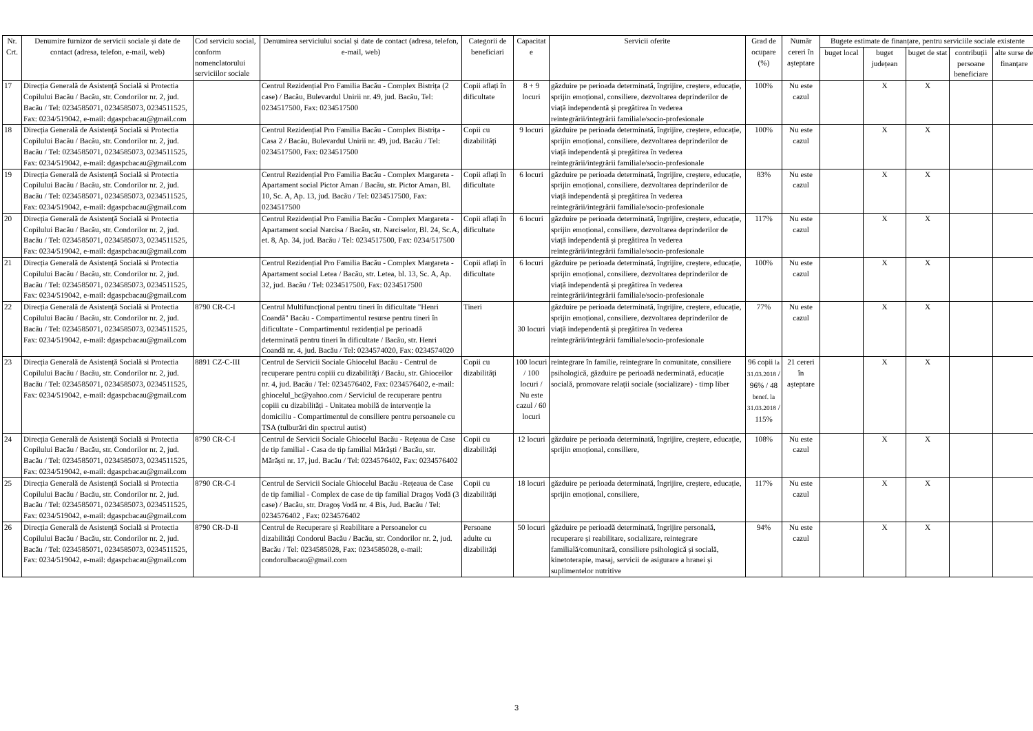| Nr. Crt. | Denumire furnizor de servicii sociale și date de contact (adresa, telefon, e-mail, web) | Cod serviciu social, conform nomenclatorului serviciilor sociale | Denumirea serviciului social și date de contact (adresa, telefon, e-mail, web) | Categorii de beneficiari | Capacitat e | Servicii oferite | Grad de ocupare (%) | Număr cereri în așteptare | Bugete estimate de finanțare, pentru serviciile sociale existente | | | | |
| --- | --- | --- | --- | --- | --- | --- | --- | --- | --- | --- | --- | --- | --- |
| | | | | | | | | | buget local | buget județean | buget de stat | contribuții persoane beneficiare | alte surse de finanțare |
| 17 | Direcția Generală de Asistență Socială si Protectia Copilului Bacău / Bacău, str. Condorilor nr. 2, jud. Bacău / Tel: 0234585071, 0234585073, 0234511525, Fax: 0234/519042, e-mail: dgaspcbacau@gmail.com | | Centrul Rezidențial Pro Familia Bacău - Complex Bistrița (2 case) / Bacău, Bulevardul Unirii nr. 49, jud. Bacău, Tel: 0234517500, Fax: 0234517500 | Copii aflați în dificultate | 8 + 9 locuri | găzduire pe perioada determinată, îngrijire, creștere, educație, sprijin emoțional, consiliere, dezvoltarea deprinderilor de viață independentă și pregătirea în vederea reintegrării/integrării familiale/socio-profesionale | 100% | Nu este cazul | | X | X | | |
| 18 | Direcția Generală de Asistență Socială si Protectia Copilului Bacău / Bacău, str. Condorilor nr. 2, jud. Bacău / Tel: 0234585071, 0234585073, 0234511525, Fax: 0234/519042, e-mail: dgaspcbacau@gmail.com | | Centrul Rezidențial Pro Familia Bacău - Complex Bistrița - Casa 2 / Bacău, Bulevardul Unirii nr. 49, jud. Bacău / Tel: 0234517500, Fax: 0234517500 | Copii cu dizabilități | 9 locuri | găzduire pe perioada determinată, îngrijire, creștere, educație, sprijin emoțional, consiliere, dezvoltarea deprinderilor de viață independentă și pregătirea în vederea reintegrării/integrării familiale/socio-profesionale | 100% | Nu este cazul | | X | X | | |
| 19 | Direcția Generală de Asistență Socială si Protectia Copilului Bacău / Bacău, str. Condorilor nr. 2, jud. Bacău / Tel: 0234585071, 0234585073, 0234511525, Fax: 0234/519042, e-mail: dgaspcbacau@gmail.com | | Centrul Rezidențial Pro Familia Bacău - Complex Margareta - Apartament social Pictor Aman / Bacău, str. Pictor Aman, Bl. 10, Sc. A, Ap. 13, jud. Bacău / Tel: 0234517500, Fax: 0234517500 | Copii aflați în dificultate | 6 locuri | găzduire pe perioada determinată, îngrijire, creștere, educație, sprijin emoțional, consiliere, dezvoltarea deprinderilor de viață independentă și pregătirea în vederea reintegrării/integrării familiale/socio-profesionale | 83% | Nu este cazul | | X | X | | |
| 20 | Direcția Generală de Asistență Socială si Protectia Copilului Bacău / Bacău, str. Condorilor nr. 2, jud. Bacău / Tel: 0234585071, 0234585073, 0234511525, Fax: 0234/519042, e-mail: dgaspcbacau@gmail.com | | Centrul Rezidențial Pro Familia Bacău - Complex Margareta - Apartament social Narcisa / Bacău, str. Narciselor, Bl. 24, Sc.A, et. 8, Ap. 34, jud. Bacău / Tel: 0234517500, Fax: 0234/517500 | Copii aflați în dificultate | 6 locuri | găzduire pe perioada determinată, îngrijire, creștere, educație, sprijin emoțional, consiliere, dezvoltarea deprinderilor de viață independentă și pregătirea în vederea reintegrării/integrării familiale/socio-profesionale | 117% | Nu este cazul | | X | X | | |
| 21 | Direcția Generală de Asistență Socială si Protectia Copilului Bacău / Bacău, str. Condorilor nr. 2, jud. Bacău / Tel: 0234585071, 0234585073, 0234511525, Fax: 0234/519042, e-mail: dgaspcbacau@gmail.com | | Centrul Rezidențial Pro Familia Bacău - Complex Margareta - Apartament social Letea / Bacău, str. Letea, bl. 13, Sc. A, Ap. 32, jud. Bacău / Tel: 0234517500, Fax: 0234517500 | Copii aflați în dificultate | 6 locuri | găzduire pe perioada determinată, îngrijire, creștere, educație, sprijin emoțional, consiliere, dezvoltarea deprinderilor de viață independentă și pregătirea în vederea reintegrării/integrării familiale/socio-profesionale | 100% | Nu este cazul | | X | X | | |
| 22 | Direcția Generală de Asistență Socială si Protectia Copilului Bacău / Bacău, str. Condorilor nr. 2, jud. Bacău / Tel: 0234585071, 0234585073, 0234511525, Fax: 0234/519042, e-mail: dgaspcbacau@gmail.com | 8790 CR-C-I | Centrul Multifuncțional pentru tineri în dificultate "Henri Coandă" Bacău - Compartimentul resurse pentru tineri în dificultate - Compartimentul rezidențial pe perioadă determinată pentru tineri în dificultate / Bacău, str. Henri Coandă nr. 4, jud. Bacău / Tel: 0234574020, Fax: 0234574020 | Tineri | 30 locuri | găzduire pe perioada determinată, îngrijire, creștere, educație, sprijin emoțional, consiliere, dezvoltarea deprinderilor de viață independentă și pregătirea în vederea reintegrării/integrării familiale/socio-profesionale | 77% | Nu este cazul | | X | X | | |
| 23 | Direcția Generală de Asistență Socială si Protectia Copilului Bacău / Bacău, str. Condorilor nr. 2, jud. Bacău / Tel: 0234585071, 0234585073, 0234511525, Fax: 0234/519042, e-mail: dgaspcbacau@gmail.com | 8891 CZ-C-III | Centrul de Servicii Sociale Ghiocelul Bacău - Centrul de recuperare pentru copiii cu dizabilități / Bacău, str. Ghioceilor nr. 4, jud. Bacău / Tel: 0234576402, Fax: 0234576402, e-mail: ghiocelul_bc@yahoo.com / Serviciul de recuperare pentru copiii cu dizabilități - Unitatea mobilă de intervenție la domiciliu - Compartimentul de consiliere pentru persoanele cu TSA (tulburări din spectrul autist) | Copii cu dizabilități | 100 locuri / 100 locuri / Nu este cazul / 60 locuri | reintegrare în familie, reintegrare în comunitate, consiliere psihologică, găzduire pe perioadă nederminată, educație socială, promovare relații sociale (socializare) - timp liber | 96 copii la 31.03.2018 / 96% / 48 benef. la 31.03.2018 / 115% | 21 cereri în așteptare | | X | X | | |
| 24 | Direcția Generală de Asistență Socială si Protectia Copilului Bacău / Bacău, str. Condorilor nr. 2, jud. Bacău / Tel: 0234585071, 0234585073, 0234511525, Fax: 0234/519042, e-mail: dgaspcbacau@gmail.com | 8790 CR-C-I | Centrul de Servicii Sociale Ghiocelul Bacău - Rețeaua de Case de tip familial - Casa de tip familial Mărăști / Bacău, str. Mărăști nr. 17, jud. Bacău / Tel: 0234576402, Fax: 0234576402 | Copii cu dizabilități | 12 locuri | găzduire pe perioada determinată, îngrijire, creștere, educație, sprijin emoțional, consiliere, | 108% | Nu este cazul | | X | X | | |
| 25 | Direcția Generală de Asistență Socială si Protectia Copilului Bacău / Bacău, str. Condorilor nr. 2, jud. Bacău / Tel: 0234585071, 0234585073, 0234511525, Fax: 0234/519042, e-mail: dgaspcbacau@gmail.com | 8790 CR-C-I | Centrul de Servicii Sociale Ghiocelul Bacău -Rețeaua de Case de tip familial - Complex de case de tip familial Dragoș Vodă (3 case) / Bacău, str. Dragoș Vodă nr. 4 Bis, Jud. Bacău / Tel: 0234576402 , Fax: 0234576402 | Copii cu dizabilități | 18 locuri | găzduire pe perioada determinată, îngrijire, creștere, educație, sprijin emoțional, consiliere, | 117% | Nu este cazul | | X | X | | |
| 26 | Direcția Generală de Asistență Socială si Protectia Copilului Bacău / Bacău, str. Condorilor nr. 2, jud. Bacău / Tel: 0234585071, 0234585073, 0234511525, Fax: 0234/519042, e-mail: dgaspcbacau@gmail.com | 8790 CR-D-II | Centrul de Recuperare și Reabilitare a Persoanelor cu dizabilități Condorul Bacău / Bacău, str. Condorilor nr. 2, jud. Bacău / Tel: 0234585028, Fax: 0234585028, e-mail: condorulbacau@gmail.com | Persoane adulte cu dizabilități | 50 locuri | găzduire pe perioadă determinată, îngrijire personală, recuperare și reabilitare, socializare, reintegrare familială/comunitară, consiliere psihologică și socială, kinetoterapie, masaj, servicii de asigurare a hranei și suplimentelor nutritive | 94% | Nu este cazul | | X | X | | |
3